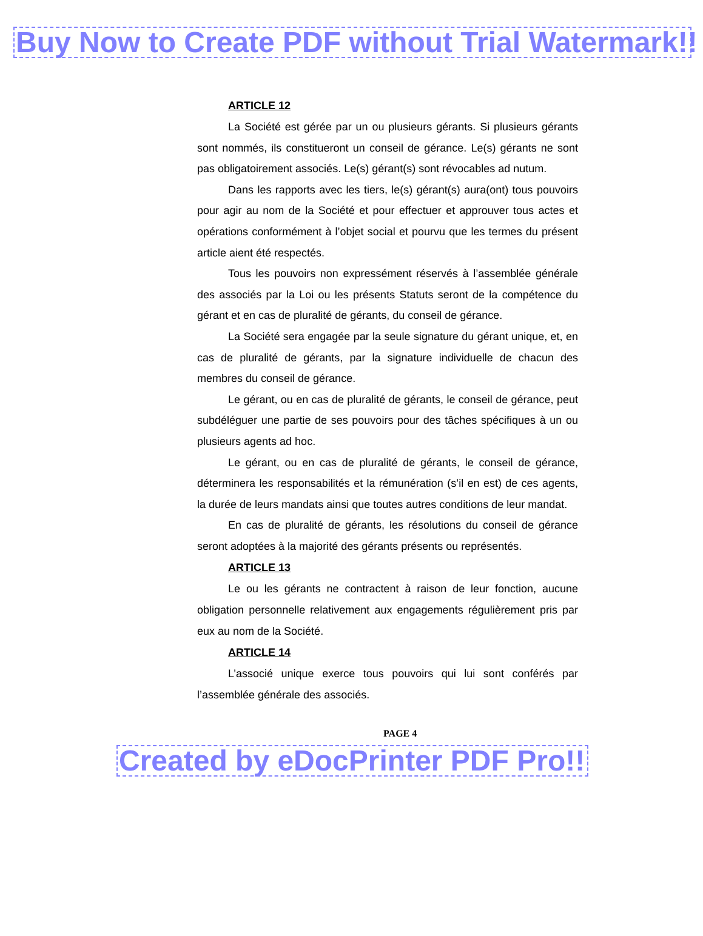Buy Now to Create PDF without Trial Watermark!!
ARTICLE 12
La Société est gérée par un ou plusieurs gérants. Si plusieurs gérants sont nommés, ils constitueront un conseil de gérance. Le(s) gérants ne sont pas obligatoirement associés. Le(s) gérant(s) sont révocables ad nutum.
Dans les rapports avec les tiers, le(s) gérant(s) aura(ont) tous pouvoirs pour agir au nom de la Société et pour effectuer et approuver tous actes et opérations conformément à l’objet social et pourvu que les termes du présent article aient été respectés.
Tous les pouvoirs non expressément réservés à l’assemblée générale des associés par la Loi ou les présents Statuts seront de la compétence du gérant et en cas de pluralité de gérants, du conseil de gérance.
La Société sera engagée par la seule signature du gérant unique, et, en cas de pluralité de gérants, par la signature individuelle de chacun des membres du conseil de gérance.
Le gérant, ou en cas de pluralité de gérants, le conseil de gérance, peut subdéléguer une partie de ses pouvoirs pour des tâches spécifiques à un ou plusieurs agents ad hoc.
Le gérant, ou en cas de pluralité de gérants, le conseil de gérance, déterminera les responsabilités et la rémunération (s’il en est) de ces agents, la durée de leurs mandats ainsi que toutes autres conditions de leur mandat.
En cas de pluralité de gérants, les résolutions du conseil de gérance seront adoptées à la majorité des gérants présents ou représentés.
ARTICLE 13
Le ou les gérants ne contractent à raison de leur fonction, aucune obligation personnelle relativement aux engagements régulièrement pris par eux au nom de la Société.
ARTICLE 14
L’associé unique exerce tous pouvoirs qui lui sont conférés par l’assemblée générale des associés.
PAGE 4
Created by eDocPrinter PDF Pro!!